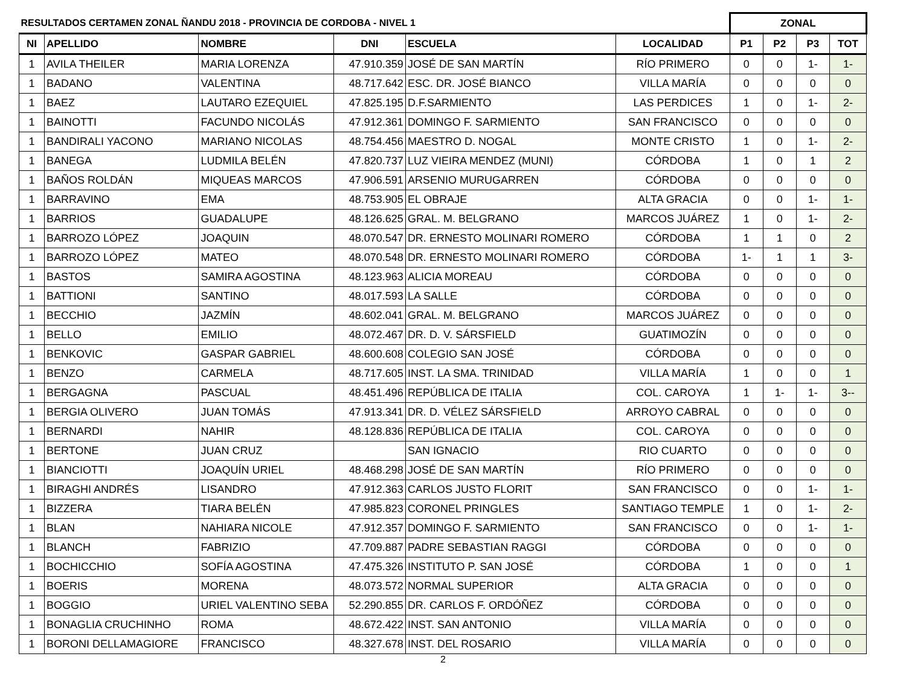| RESULTADOS CERTAMEN ZONAL ÑANDU 2018 - PROVINCIA DE CORDOBA - NIVEL 1 | | | | | | ZONAL | | | |
| --- | --- | --- | --- | --- | --- | --- | --- | --- | --- |
| NI | APELLIDO | NOMBRE | DNI | ESCUELA | LOCALIDAD | P1 | P2 | P3 | TOT |
| 1 | AVILA THEILER | MARIA LORENZA | 47.910.359 | JOSÉ DE SAN MARTÍN | RÍO PRIMERO | 0 | 0 | 1- | 1- |
| 1 | BADANO | VALENTINA | 48.717.642 | ESC. DR. JOSÉ BIANCO | VILLA MARÍA | 0 | 0 | 0 | 0 |
| 1 | BAEZ | LAUTARO EZEQUIEL | 47.825.195 | D.F.SARMIENTO | LAS PERDICES | 1 | 0 | 1- | 2- |
| 1 | BAINOTTI | FACUNDO NICOLÁS | 47.912.361 | DOMINGO F. SARMIENTO | SAN FRANCISCO | 0 | 0 | 0 | 0 |
| 1 | BANDIRALI YACONO | MARIANO NICOLAS | 48.754.456 | MAESTRO D. NOGAL | MONTE CRISTO | 1 | 0 | 1- | 2- |
| 1 | BANEGA | LUDMILA BELÉN | 47.820.737 | LUZ VIEIRA MENDEZ (MUNI) | CÓRDOBA | 1 | 0 | 1 | 2 |
| 1 | BAÑOS ROLDÁN | MIQUEAS MARCOS | 47.906.591 | ARSENIO MURUGARREN | CÓRDOBA | 0 | 0 | 0 | 0 |
| 1 | BARRAVINO | EMA | 48.753.905 | EL OBRAJE | ALTA GRACIA | 0 | 0 | 1- | 1- |
| 1 | BARRIOS | GUADALUPE | 48.126.625 | GRAL. M. BELGRANO | MARCOS JUÁREZ | 1 | 0 | 1- | 2- |
| 1 | BARROZO LÓPEZ | JOAQUIN | 48.070.547 | DR. ERNESTO MOLINARI ROMERO | CÓRDOBA | 1 | 1 | 0 | 2 |
| 1 | BARROZO LÓPEZ | MATEO | 48.070.548 | DR. ERNESTO MOLINARI ROMERO | CÓRDOBA | 1- | 1 | 1 | 3- |
| 1 | BASTOS | SAMIRA AGOSTINA | 48.123.963 | ALICIA MOREAU | CÓRDOBA | 0 | 0 | 0 | 0 |
| 1 | BATTIONI | SANTINO | 48.017.593 | LA SALLE | CÓRDOBA | 0 | 0 | 0 | 0 |
| 1 | BECCHIO | JAZMÍN | 48.602.041 | GRAL. M. BELGRANO | MARCOS JUÁREZ | 0 | 0 | 0 | 0 |
| 1 | BELLO | EMILIO | 48.072.467 | DR. D. V. SÁRSFIELD | GUATIMOZÍN | 0 | 0 | 0 | 0 |
| 1 | BENKOVIC | GASPAR GABRIEL | 48.600.608 | COLEGIO SAN JOSÉ | CÓRDOBA | 0 | 0 | 0 | 0 |
| 1 | BENZO | CARMELA | 48.717.605 | INST. LA SMA. TRINIDAD | VILLA MARÍA | 1 | 0 | 0 | 1 |
| 1 | BERGAGNA | PASCUAL | 48.451.496 | REPÚBLICA DE ITALIA | COL. CAROYA | 1 | 1- | 1- | 3-- |
| 1 | BERGIA OLIVERO | JUAN TOMÁS | 47.913.341 | DR. D. VÉLEZ SÁRSFIELD | ARROYO CABRAL | 0 | 0 | 0 | 0 |
| 1 | BERNARDI | NAHIR | 48.128.836 | REPÚBLICA DE ITALIA | COL. CAROYA | 0 | 0 | 0 | 0 |
| 1 | BERTONE | JUAN CRUZ | | SAN IGNACIO | RIO CUARTO | 0 | 0 | 0 | 0 |
| 1 | BIANCIOTTI | JOAQUÍN URIEL | 48.468.298 | JOSÉ DE SAN MARTÍN | RÍO PRIMERO | 0 | 0 | 0 | 0 |
| 1 | BIRAGHI ANDRÉS | LISANDRO | 47.912.363 | CARLOS JUSTO FLORIT | SAN FRANCISCO | 0 | 0 | 1- | 1- |
| 1 | BIZZERA | TIARA BELÉN | 47.985.823 | CORONEL PRINGLES | SANTIAGO TEMPLE | 1 | 0 | 1- | 2- |
| 1 | BLAN | NAHIARA NICOLE | 47.912.357 | DOMINGO F. SARMIENTO | SAN FRANCISCO | 0 | 0 | 1- | 1- |
| 1 | BLANCH | FABRIZIO | 47.709.887 | PADRE SEBASTIAN RAGGI | CÓRDOBA | 0 | 0 | 0 | 0 |
| 1 | BOCHICCHIO | SOFÍA AGOSTINA | 47.475.326 | INSTITUTO P. SAN JOSÉ | CÓRDOBA | 1 | 0 | 0 | 1 |
| 1 | BOERIS | MORENA | 48.073.572 | NORMAL SUPERIOR | ALTA GRACIA | 0 | 0 | 0 | 0 |
| 1 | BOGGIO | URIEL VALENTINO SEBA | 52.290.855 | DR. CARLOS F. ORDÓÑEZ | CÓRDOBA | 0 | 0 | 0 | 0 |
| 1 | BONAGLIA CRUCHINHO | ROMA | 48.672.422 | INST. SAN ANTONIO | VILLA MARÍA | 0 | 0 | 0 | 0 |
| 1 | BORONI DELLAMAGIORE | FRANCISCO | 48.327.678 | INST. DEL ROSARIO | VILLA MARÍA | 0 | 0 | 0 | 0 |
2